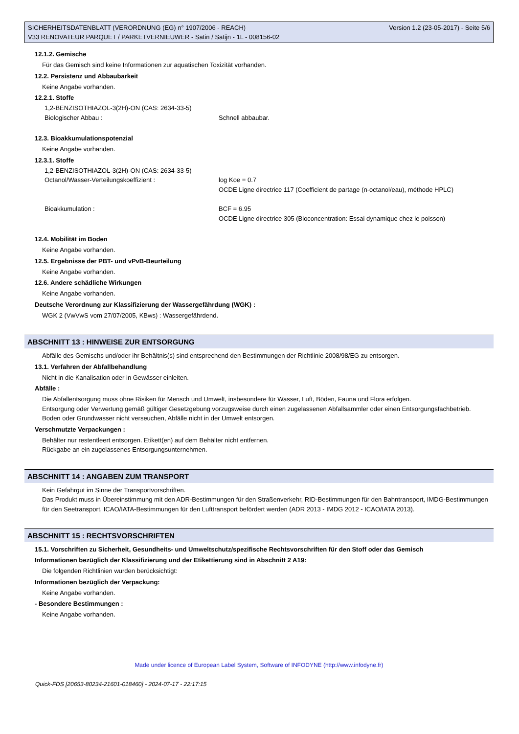SICHERHEITSDATENBLATT (VERORDNUNG (EG) n° 1907/2006 - REACH)
V33 RENOVATEUR PARQUET / PARKETVERNIEUWER - Satin / Satijn - 1L - 008156-02
Version 1.2 (23-05-2017) - Seite 5/6
12.1.2. Gemische
Für das Gemisch sind keine Informationen zur aquatischen Toxizität vorhanden.
12.2. Persistenz und Abbaubarkeit
Keine Angabe vorhanden.
12.2.1. Stoffe
1,2-BENZISOTHIAZOL-3(2H)-ON (CAS: 2634-33-5)
Biologischer Abbau : Schnell abbaubar.
12.3. Bioakkumulationspotenzial
Keine Angabe vorhanden.
12.3.1. Stoffe
1,2-BENZISOTHIAZOL-3(2H)-ON (CAS: 2634-33-5)
Octanol/Wasser-Verteilungskoeffizient : log Koe = 0.7
OCDE Ligne directrice 117 (Coefficient de partage (n-octanol/eau), méthode HPLC)
Bioakkumulation : BCF = 6.95
OCDE Ligne directrice 305 (Bioconcentration: Essai dynamique chez le poisson)
12.4. Mobilität im Boden
Keine Angabe vorhanden.
12.5. Ergebnisse der PBT- und vPvB-Beurteilung
Keine Angabe vorhanden.
12.6. Andere schädliche Wirkungen
Keine Angabe vorhanden.
Deutsche Verordnung zur Klassifizierung der Wassergefährdung (WGK) :
WGK 2 (VwVwS vom 27/07/2005, KBws) : Wassergefährdend.
ABSCHNITT 13 : HINWEISE ZUR ENTSORGUNG
Abfälle des Gemischs und/oder ihr Behältnis(s) sind entsprechend den Bestimmungen der Richtlinie 2008/98/EG zu entsorgen.
13.1. Verfahren der Abfallbehandlung
Nicht in die Kanalisation oder in Gewässer einleiten.
Abfälle :
Die Abfallentsorgung muss ohne Risiken für Mensch und Umwelt, insbesondere für Wasser, Luft, Böden, Fauna und Flora erfolgen.
Entsorgung oder Verwertung gemäß gültiger Gesetzgebung vorzugsweise durch einen zugelassenen Abfallsammler oder einen Entsorgungsfachbetrieb.
Boden oder Grundwasser nicht verseuchen, Abfälle nicht in der Umwelt entsorgen.
Verschmutzte Verpackungen :
Behälter nur restentleert entsorgen. Etikett(en) auf dem Behälter nicht entfernen.
Rückgabe an ein zugelassenes Entsorgungsunternehmen.
ABSCHNITT 14 : ANGABEN ZUM TRANSPORT
Kein Gefahrgut im Sinne der Transportvorschriften.
Das Produkt muss in Übereinstimmung mit den ADR-Bestimmungen für den Straßenverkehr, RID-Bestimmungen für den Bahntransport, IMDG-Bestimmungen für den Seetransport, ICAO/IATA-Bestimmungen für den Lufttransport befördert werden (ADR 2013 - IMDG 2012 - ICAO/IATA 2013).
ABSCHNITT 15 : RECHTSVORSCHRIFTEN
15.1. Vorschriften zu Sicherheit, Gesundheits- und Umweltschutz/spezifische Rechtsvorschriften für den Stoff oder das Gemisch
Informationen bezüglich der Klassifizierung und der Etikettierung sind in Abschnitt 2 A19:
Die folgenden Richtlinien wurden berücksichtigt:
Informationen bezüglich der Verpackung:
Keine Angabe vorhanden.
- Besondere Bestimmungen :
Keine Angabe vorhanden.
Made under licence of European Label System, Software of INFODYNE (http://www.infodyne.fr)
Quick-FDS [20653-80234-21601-018460] - 2024-07-17 - 22:17:15